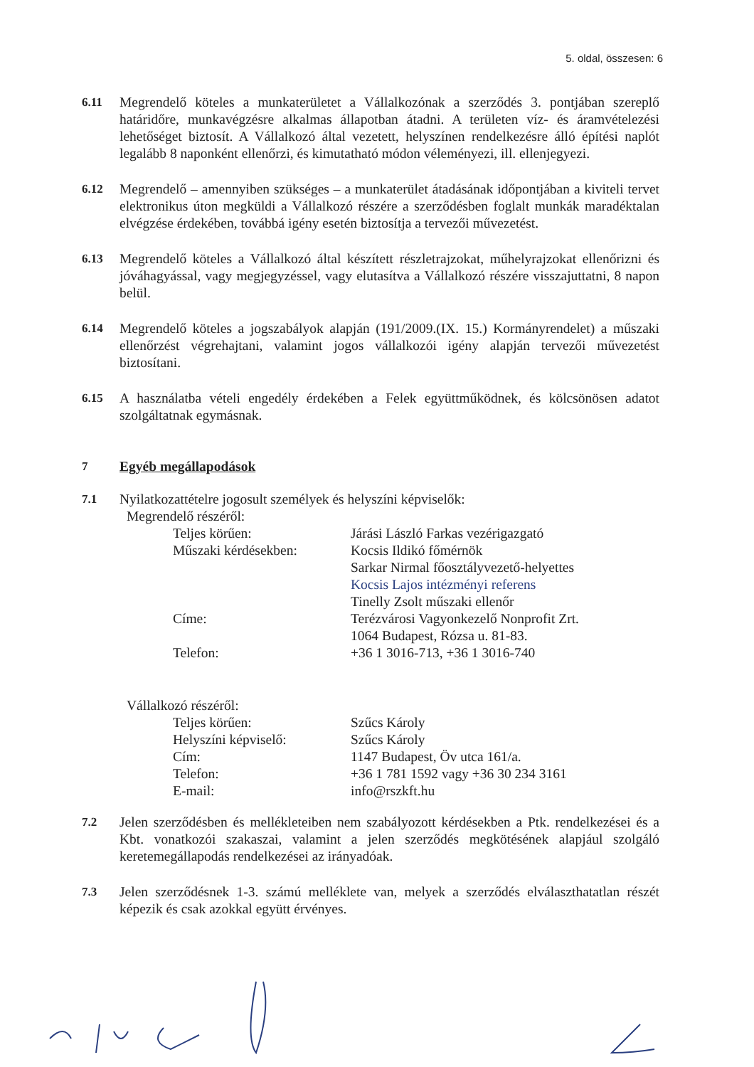5. oldal, összesen: 6
6.11 Megrendelő köteles a munkaterületet a Vállalkozónak a szerződés 3. pontjában szereplő határidőre, munkavégzésre alkalmas állapotban átadni. A területen víz- és áramvételezési lehetőséget biztosít. A Vállalkozó által vezetett, helyszínen rendelkezésre álló építési naplót legalább 8 naponként ellenőrzi, és kimutatható módon véleményezi, ill. ellenjegyezi.
6.12 Megrendelő – amennyiben szükséges – a munkaterület átadásának időpontjában a kiviteli tervet elektronikus úton megküldi a Vállalkozó részére a szerződésben foglalt munkák maradéktalan elvégzése érdekében, továbbá igény esetén biztosítja a tervezői művezetést.
6.13 Megrendelő köteles a Vállalkozó által készített részletrajzokat, műhelyrajzokat ellenőrizni és jóváhagyással, vagy megjegyzéssel, vagy elutasítva a Vállalkozó részére visszajuttatni, 8 napon belül.
6.14 Megrendelő köteles a jogszabályok alapján (191/2009.(IX. 15.) Kormányrendelet) a műszaki ellenőrzést végrehajtani, valamint jogos vállalkozói igény alapján tervezői művezetést biztosítani.
6.15 A használatba vételi engedély érdekében a Felek együttműködnek, és kölcsönösen adatot szolgáltatnak egymásnak.
7 Egyéb megállapodások
7.1 Nyilatkozattételre jogosult személyek és helyszíni képviselők:
Megrendelő részéről:
Teljes körűen: Járási László Farkas vezérigazgató
Műszaki kérdésekben: Kocsis Ildikó főmérnök
Sarkar Nirmal főosztályvezető-helyettes
Kocsis Lajos intézményi referens
Tinelly Zsolt műszaki ellenőr
Címe: Terézvárosi Vagyonkezelő Nonprofit Zrt.
1064 Budapest, Rózsa u. 81-83.
Telefon: +36 1 3016-713, +36 1 3016-740
Vállalkozó részéről:
Teljes körűen: Szűcs Károly
Helyszíni képviselő: Szűcs Károly
Cím: 1147 Budapest, Öv utca 161/a.
Telefon: +36 1 781 1592 vagy +36 30 234 3161
E-mail: info@rszkft.hu
7.2 Jelen szerződésben és mellékleteiben nem szabályozott kérdésekben a Ptk. rendelkezései és a Kbt. vonatkozói szakaszai, valamint a jelen szerződés megkötésének alapjául szolgáló keretemegállapodás rendelkezései az irányadóak.
7.3 Jelen szerződésnek 1-3. számú melléklete van, melyek a szerződés elválaszthatatlan részét képezik és csak azokkal együtt érvényes.